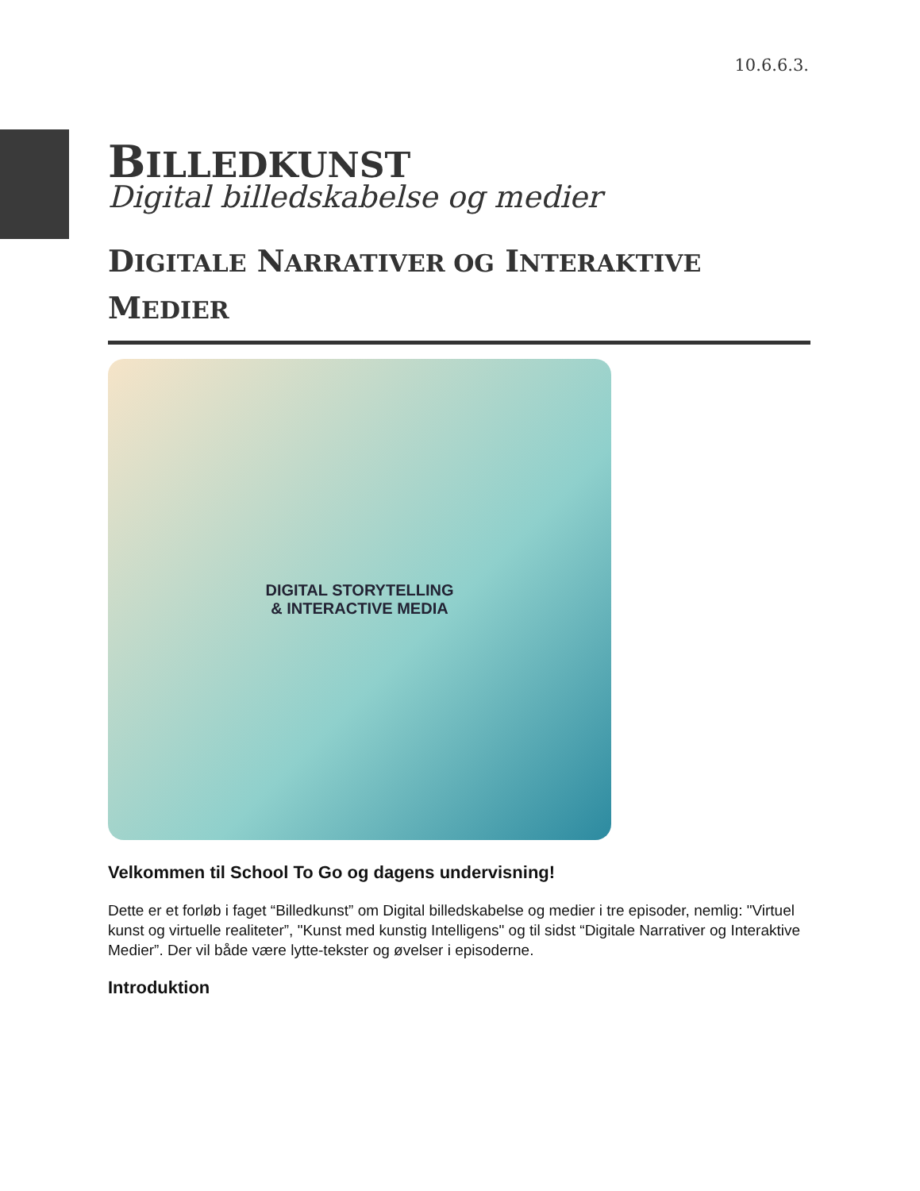10.6.6.3.
BILLEDKUNST
Digital billedskabelse og medier
DIGITALE NARRATIVER OG INTERAKTIVE
MEDIER
DIGITAL STORYTELLING
& INTERACTIVE MEDIA
Velkommen til School To Go og dagens undervisning!
Dette er et forløb i faget “Billedkunst” om Digital billedskabelse og medier i tre episoder, nemlig: "Virtuel kunst og virtuelle realiteter”, "Kunst med kunstig Intelligens" og til sidst “Digitale Narrativer og Interaktive Medier”. Der vil både være lytte-tekster og øvelser i episoderne.
Introduktion